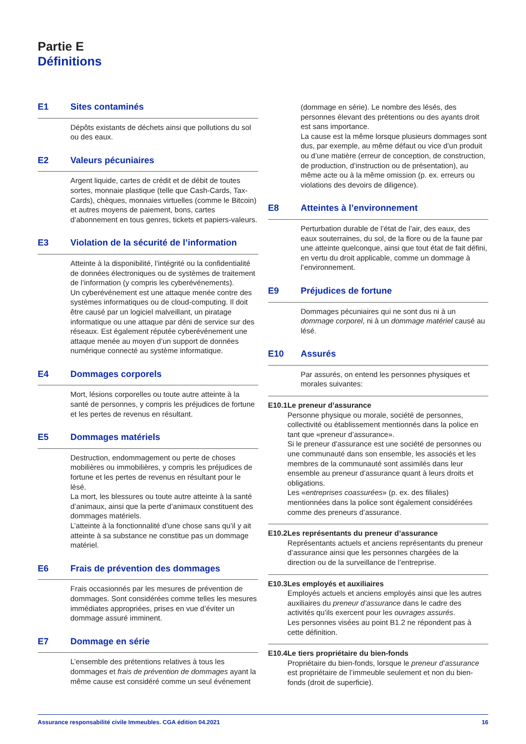Partie E
Définitions
E1 Sites contaminés
Dépôts existants de déchets ainsi que pollutions du sol ou des eaux.
E2 Valeurs pécuniaires
Argent liquide, cartes de crédit et de débit de toutes sortes, monnaie plastique (telle que Cash-Cards, Tax-Cards), chèques, monnaies virtuelles (comme le Bitcoin) et autres moyens de paiement, bons, cartes d’abonnement en tous genres, tickets et papiers-valeurs.
E3 Violation de la sécurité de l’information
Atteinte à la disponibilité, l’intégrité ou la confidentialité de données électroniques ou de systèmes de traitement de l’information (y compris les cyberévénements).
Un cyberévénement est une attaque menée contre des systèmes informatiques ou de cloud-computing. Il doit être causé par un logiciel malveillant, un piratage informatique ou une attaque par déni de service sur des réseaux. Est également réputée cyberévénement une attaque menée au moyen d’un support de données numérique connecté au système informatique.
E4 Dommages corporels
Mort, lésions corporelles ou toute autre atteinte à la santé de personnes, y compris les préjudices de fortune et les pertes de revenus en résultant.
E5 Dommages matériels
Destruction, endommagement ou perte de choses mobilières ou immobilières, y compris les préjudices de fortune et les pertes de revenus en résultant pour le lésé.
La mort, les blessures ou toute autre atteinte à la santé d’animaux, ainsi que la perte d’animaux constituent des dommages matériels.
L’atteinte à la fonctionnalité d’une chose sans qu’il y ait atteinte à sa substance ne constitue pas un dommage matériel.
E6 Frais de prévention des dommages
Frais occasionnés par les mesures de prévention de dommages. Sont considérées comme telles les mesures immédiates appropriées, prises en vue d’éviter un dommage assuré imminent.
E7 Dommage en série
L’ensemble des prétentions relatives à tous les dommages et frais de prévention de dommages ayant la même cause est considéré comme un seul événement
(dommage en série). Le nombre des lésés, des personnes élevant des prétentions ou des ayants droit est sans importance.
La cause est la même lorsque plusieurs dommages sont dus, par exemple, au même défaut ou vice d’un produit ou d’une matière (erreur de conception, de construction, de production, d’instruction ou de présentation), au même acte ou à la même omission (p. ex. erreurs ou violations des devoirs de diligence).
E8 Atteintes à l’environnement
Perturbation durable de l’état de l’air, des eaux, des eaux souterraines, du sol, de la flore ou de la faune par une atteinte quelconque, ainsi que tout état de fait défini, en vertu du droit applicable, comme un dommage à l’environnement.
E9 Préjudices de fortune
Dommages pécuniaires qui ne sont dus ni à un dommage corporel, ni à un dommage matériel causé au lésé.
E10 Assurés
Par assurés, on entend les personnes physiques et morales suivantes:
E10.1 Le preneur d’assurance
Personne physique ou morale, société de personnes, collectivité ou établissement mentionnés dans la police en tant que «preneur d’assurance».
Si le preneur d’assurance est une société de personnes ou une communauté dans son ensemble, les associés et les membres de la communauté sont assimilés dans leur ensemble au preneur d’assurance quant à leurs droits et obligations.
Les «entreprises coassurées» (p. ex. des filiales) mentionnées dans la police sont également considérées comme des preneurs d’assurance.
E10.2 Les représentants du preneur d’assurance
Représentants actuels et anciens représentants du preneur d’assurance ainsi que les personnes chargées de la direction ou de la surveillance de l’entreprise.
E10.3 Les employés et auxiliaires
Employés actuels et anciens employés ainsi que les autres auxiliaires du preneur d’assurance dans le cadre des activités qu’ils exercent pour les ouvrages assurés.
Les personnes visées au point B1.2 ne répondent pas à cette définition.
E10.4 Le tiers propriétaire du bien-fonds
Propriétaire du bien-fonds, lorsque le preneur d’assurance est propriétaire de l’immeuble seulement et non du bien-fonds (droit de superficie).
Assurance responsabilité civile Immeubles. CGA édition 04.2021 16